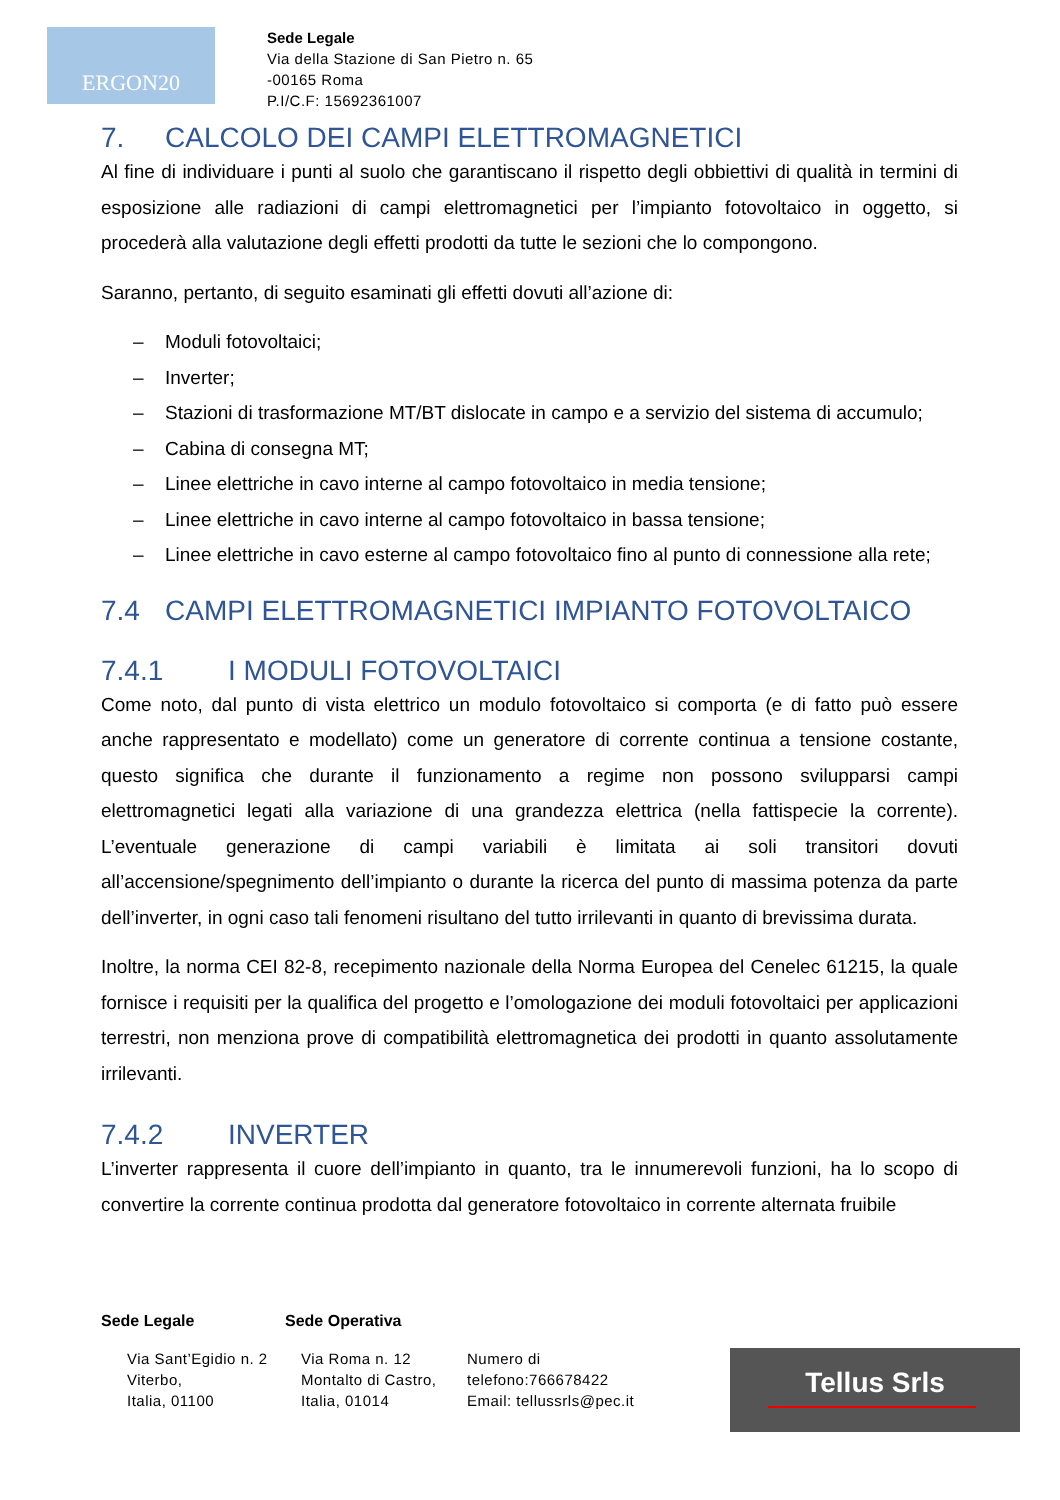ERGON20
Sede Legale
Via della Stazione di San Pietro n. 65
-00165 Roma
P.I/C.F: 15692361007
7. CALCOLO DEI CAMPI ELETTROMAGNETICI
Al fine di individuare i punti al suolo che garantiscano il rispetto degli obbiettivi di qualità in termini di esposizione alle radiazioni di campi elettromagnetici per l’impianto fotovoltaico in oggetto, si procederà alla valutazione degli effetti prodotti da tutte le sezioni che lo compongono.
Saranno, pertanto, di seguito esaminati gli effetti dovuti all’azione di:
– Moduli fotovoltaici;
– Inverter;
– Stazioni di trasformazione MT/BT dislocate in campo e a servizio del sistema di accumulo;
– Cabina di consegna MT;
– Linee elettriche in cavo interne al campo fotovoltaico in media tensione;
– Linee elettriche in cavo interne al campo fotovoltaico in bassa tensione;
– Linee elettriche in cavo esterne al campo fotovoltaico fino al punto di connessione alla rete;
7.4 CAMPI ELETTROMAGNETICI IMPIANTO FOTOVOLTAICO
7.4.1 I MODULI FOTOVOLTAICI
Come noto, dal punto di vista elettrico un modulo fotovoltaico si comporta (e di fatto può essere anche rappresentato e modellato) come un generatore di corrente continua a tensione costante, questo significa che durante il funzionamento a regime non possono svilupparsi campi elettromagnetici legati alla variazione di una grandezza elettrica (nella fattispecie la corrente). L’eventuale generazione di campi variabili è limitata ai soli transitori dovuti all’accensione/spegnimento dell’impianto o durante la ricerca del punto di massima potenza da parte dell’inverter, in ogni caso tali fenomeni risultano del tutto irrilevanti in quanto di brevissima durata.
Inoltre, la norma CEI 82-8, recepimento nazionale della Norma Europea del Cenelec 61215, la quale fornisce i requisiti per la qualifica del progetto e l’omologazione dei moduli fotovoltaici per applicazioni terrestri, non menziona prove di compatibilità elettromagnetica dei prodotti in quanto assolutamente irrilevanti.
7.4.2 INVERTER
L’inverter rappresenta il cuore dell’impianto in quanto, tra le innumerevoli funzioni, ha lo scopo di convertire la corrente continua prodotta dal generatore fotovoltaico in corrente alternata fruibile
Sede Legale Sede Operativa
Via Sant’Egidio n. 2
Viterbo,
Italia, 01100
Via Roma n. 12
Montalto di Castro,
Italia, 01014
Numero di
telefono:766678422
Email: tellussrls@pec.it
Tellus Srls